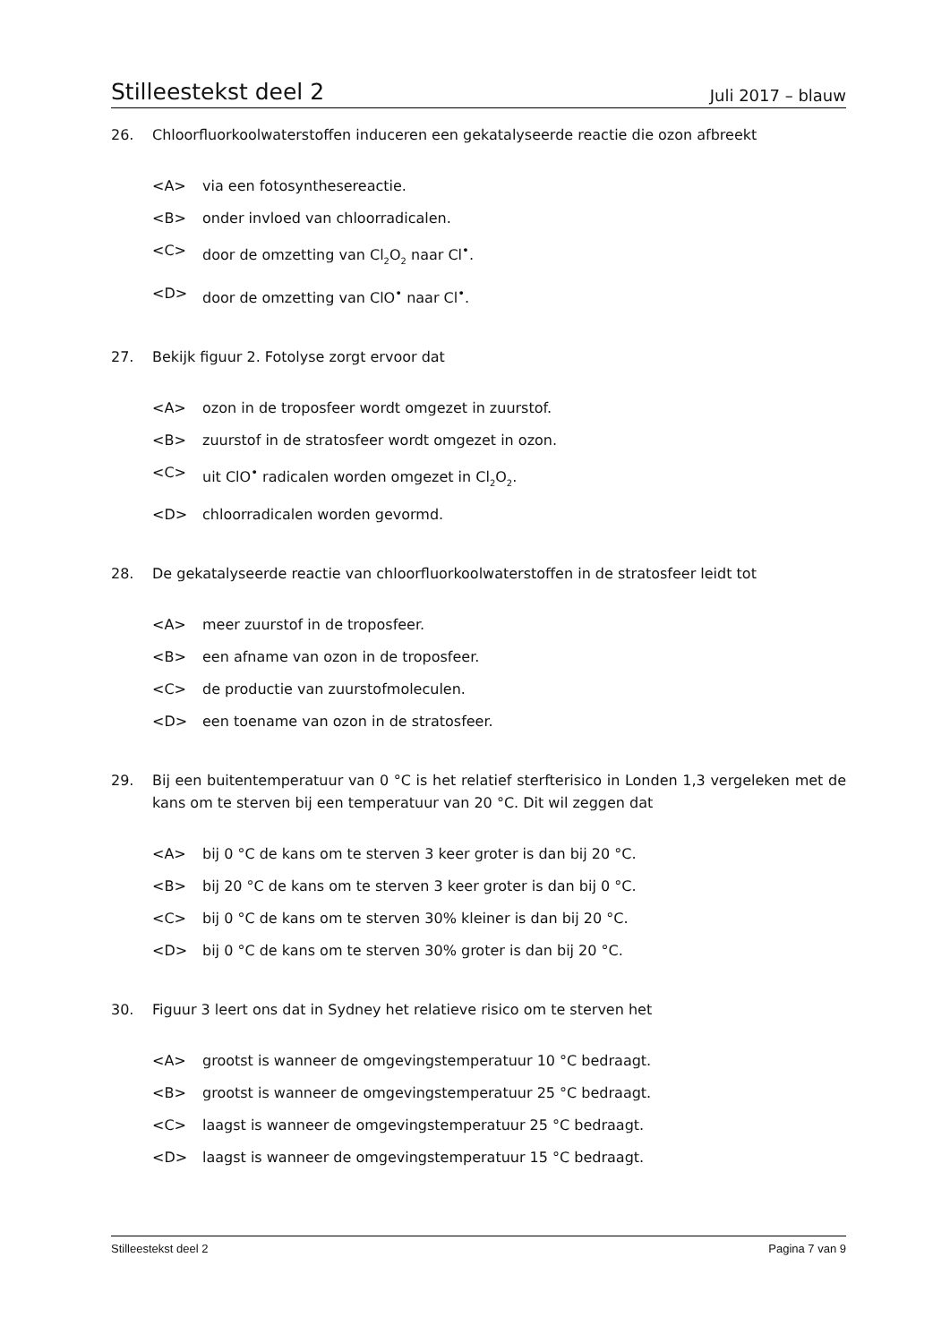Stilleestekst deel 2 Juli 2017 – blauw
26. Chloorfluorkoolwaterstoffen induceren een gekatalyseerde reactie die ozon afbreekt
<A> via een fotosynthesereactie.
<B> onder invloed van chloorradicalen.
<C> door de omzetting van Cl<sub>2</sub>O<sub>2</sub> naar Cl<sup>•</sup>.
<D> door de omzetting van ClO<sup>•</sup> naar Cl<sup>•</sup>.
27. Bekijk figuur 2. Fotolyse zorgt ervoor dat
<A> ozon in de troposfeer wordt omgezet in zuurstof.
<B> zuurstof in de stratosfeer wordt omgezet in ozon.
<C> uit ClO<sup>•</sup> radicalen worden omgezet in Cl<sub>2</sub>O<sub>2</sub>.
<D> chloorradicalen worden gevormd.
28. De gekatalyseerde reactie van chloorfluorkoolwaterstoffen in de stratosfeer leidt tot
<A> meer zuurstof in de troposfeer.
<B> een afname van ozon in de troposfeer.
<C> de productie van zuurstofmoleculen.
<D> een toename van ozon in de stratosfeer.
29. Bij een buitentemperatuur van 0 °C is het relatief sterfterisico in Londen 1,3 vergeleken met de kans om te sterven bij een temperatuur van 20 °C. Dit wil zeggen dat
<A> bij 0 °C de kans om te sterven 3 keer groter is dan bij 20 °C.
<B> bij 20 °C de kans om te sterven 3 keer groter is dan bij 0 °C.
<C> bij 0 °C de kans om te sterven 30% kleiner is dan bij 20 °C.
<D> bij 0 °C de kans om te sterven 30% groter is dan bij 20 °C.
30. Figuur 3 leert ons dat in Sydney het relatieve risico om te sterven het
<A> grootst is wanneer de omgevingstemperatuur 10 °C bedraagt.
<B> grootst is wanneer de omgevingstemperatuur 25 °C bedraagt.
<C> laagst is wanneer de omgevingstemperatuur 25 °C bedraagt.
<D> laagst is wanneer de omgevingstemperatuur 15 °C bedraagt.
Stilleestekst deel 2 Pagina 7 van 9